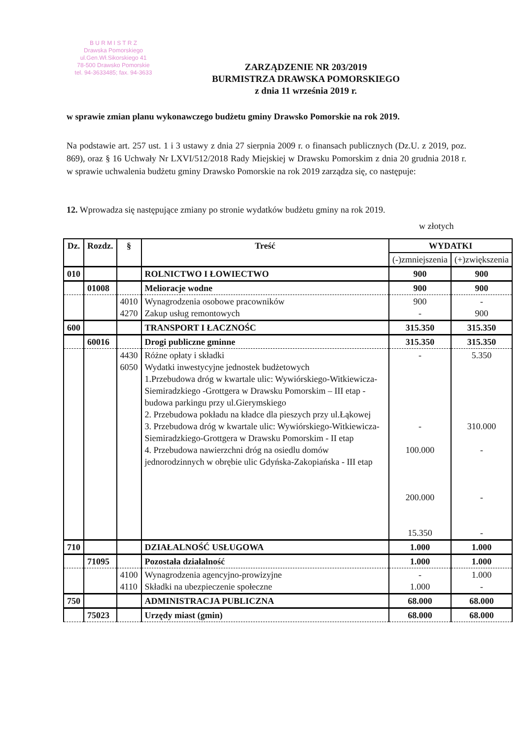B U R M I S T R Z
Drawska Pomorskiego
ul.Gen.Wł.Sikorskiego 41
78-500 Drawsko Pomorskie
tel. 94-3633485; fax. 94-3633
ZARZĄDZENIE NR 203/2019
BURMISTRZA DRAWSKA POMORSKIEGO
z dnia 11 września 2019 r.
w sprawie zmian planu wykonawczego budżetu gminy Drawsko Pomorskie na rok 2019.
Na podstawie art. 257 ust. 1 i 3 ustawy z dnia 27 sierpnia 2009 r. o finansach publicznych (Dz.U. z 2019, poz. 869), oraz § 16 Uchwały Nr LXVI/512/2018 Rady Miejskiej w Drawsku Pomorskim z dnia 20 grudnia 2018 r. w sprawie uchwalenia budżetu gminy Drawsko Pomorskie na rok 2019 zarządza się, co następuje:
12. Wprowadza się następujące zmiany po stronie wydatków budżetu gminy na rok 2019.
w złotych
| Dz. | Rozdz. | § | Treść | WYDATKI | |
| --- | --- | --- | --- | --- | --- |
| | | | | (-)zmniejszenia | (+)zwiększenia |
| 010 | | | ROLNICTWO I ŁOWIECTWO | 900 | 900 |
| | 01008 | | Melioracje wodne | 900 | 900 |
| | | 4010 4270 | Wynagrodzenia osobowe pracowników Zakup usług remontowych | 900 - | - 900 |
| 600 | | | TRANSPORT I ŁACZNOŚC | 315.350 | 315.350 |
| | 60016 | | Drogi publiczne gminne | 315.350 | 315.350 |
| | | 4430 6050 | Różne opłaty i składki Wydatki inwestycyjne jednostek budżetowych 1.Przebudowa dróg w kwartale ulic: Wywiórskiego-Witkiewicza-Siemiradzkiego -Grottgera w Drawsku Pomorskim – III etap -budowa parkingu przy ul.Gierymskiego 2. Przebudowa pokładu na kładce dla pieszych przy ul.Łąkowej 3. Przebudowa dróg w kwartale ulic: Wywiórskiego-Witkiewicza-Siemiradzkiego-Grottgera w Drawsku Pomorskim - II etap 4. Przebudowa nawierzchni dróg na osiedlu domów jednorodzinnych w obrębie ulic Gdyńska-Zakopiańska - III etap | - - 100.000 200.000 15.350 | 5.350 310.000 - - - |
| 710 | | | DZIAŁALNOŚĆ USŁUGOWA | 1.000 | 1.000 |
| | 71095 | | Pozostała działalność | 1.000 | 1.000 |
| | | 4100 4110 | Wynagrodzenia agencyjno-prowizyjne Składki na ubezpieczenie społeczne | - 1.000 | 1.000 - |
| 750 | | | ADMINISTRACJA PUBLICZNA | 68.000 | 68.000 |
| | 75023 | | Urzędy miast (gmin) | 68.000 | 68.000 |